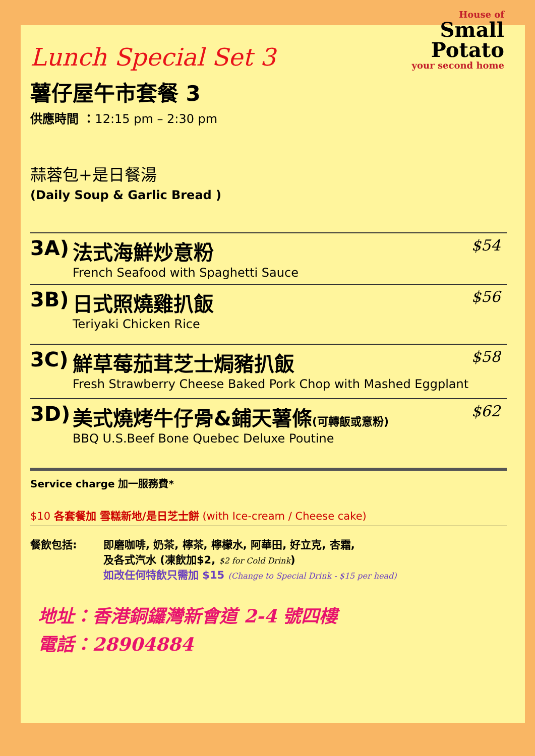House of
Small
Potato
your second home
Lunch Special Set 3
薯仔屋午市套餐 3
供應時間 ：12:15 pm – 2:30 pm
蒜蓉包+是日餐湯
(Daily Soup & Garlic Bread )
3A) 法式海鮮炒意粉
French Seafood with Spaghetti Sauce
$54
3B) 日式照燒雞扒飯
Teriyaki Chicken Rice
$56
3C) 鮮草莓茄茸芝士焗豬扒飯
Fresh Strawberry Cheese Baked Pork Chop with Mashed Eggplant
$58
3D) 美式燒烤牛仔骨&鋪天薯條(可轉飯或意粉)
BBQ U.S.Beef Bone Quebec Deluxe Poutine
$62
Service charge 加一服務費*
$10 各套餐加 雪糕新地/是日芝士餅 (with Ice-cream / Cheese cake)
餐飲包括: 即磨咖啡, 奶茶, 檸茶, 檸檬水, 阿華田, 好立克, 杏霜,
及各式汽水 (凍飲加$2, $2 for Cold Drink)
如改任何特飲只需加 $15 (Change to Special Drink - $15 per head)
地址：香港銅鑼灣新會道 2-4 號四樓
電話：28904884